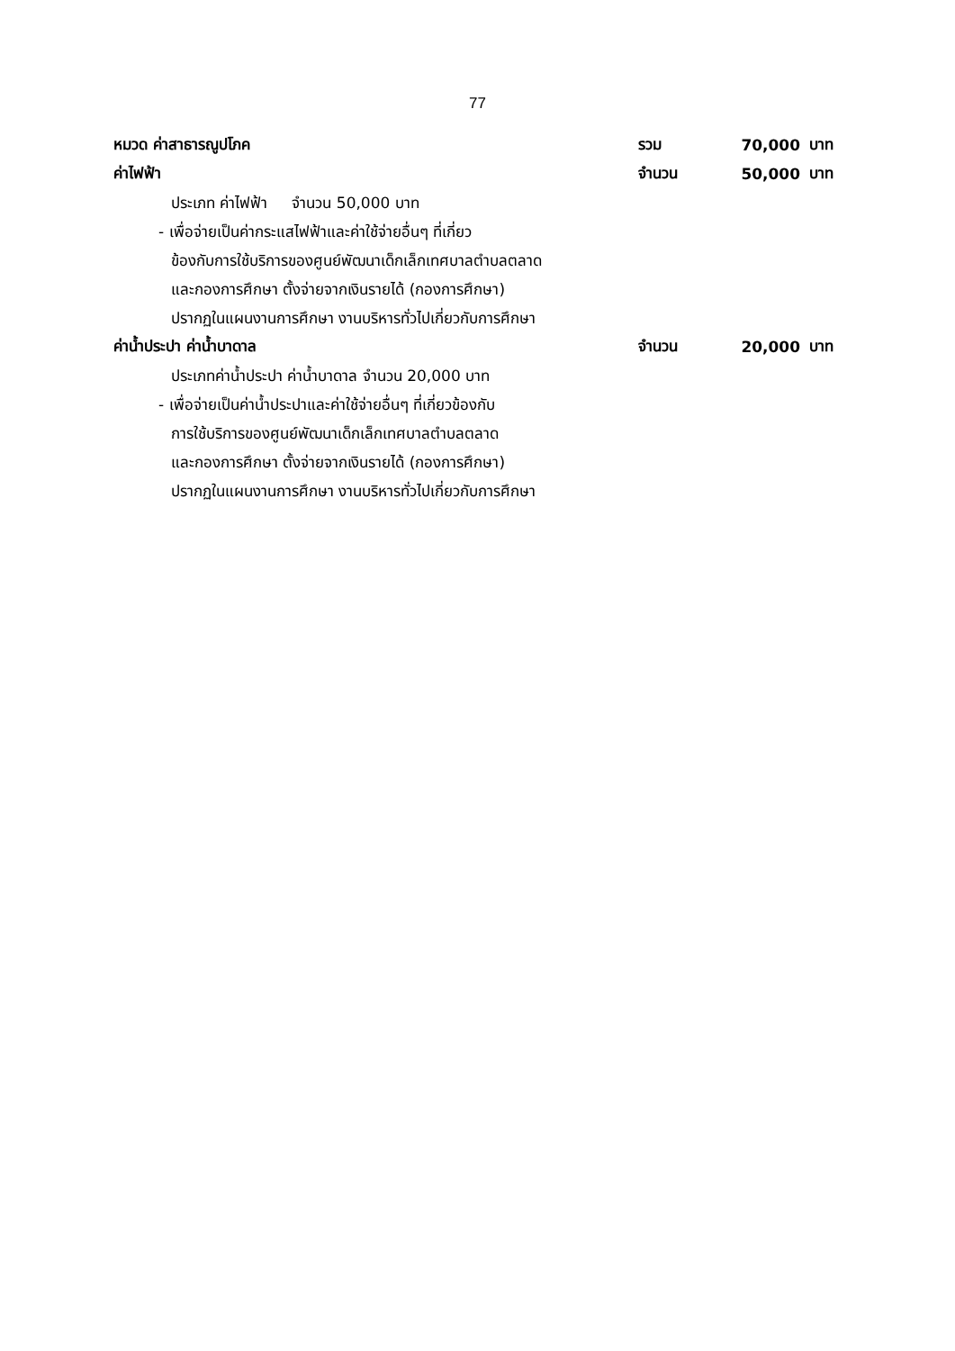77
หมวด ค่าสาธารณูปโภค รวม 70,000 บาท
ค่าไฟฟ้า จำนวน 50,000 บาท
ประเภท ค่าไฟฟ้า จำนวน 50,000 บาท
- เพื่อจ่ายเป็นค่ากระแสไฟฟ้าและค่าใช้จ่ายอื่นๆ ที่เกี่ยว
ข้องกับการใช้บริการของศูนย์พัฒนาเด็กเล็กเทศบาลตำบลตลาด
และกองการศึกษา ตั้งจ่ายจากเงินรายได้ (กองการศึกษา)
ปรากฏในแผนงานการศึกษา งานบริหารทั่วไปเกี่ยวกับการศึกษา
ค่าน้ำประปา ค่าน้ำบาดาล จำนวน 20,000 บาท
ประเภทค่าน้ำประปา ค่าน้ำบาดาล จำนวน 20,000 บาท
- เพื่อจ่ายเป็นค่าน้ำประปาและค่าใช้จ่ายอื่นๆ ที่เกี่ยวข้องกับ
การใช้บริการของศูนย์พัฒนาเด็กเล็กเทศบาลตำบลตลาด
และกองการศึกษา ตั้งจ่ายจากเงินรายได้ (กองการศึกษา)
ปรากฏในแผนงานการศึกษา งานบริหารทั่วไปเกี่ยวกับการศึกษา